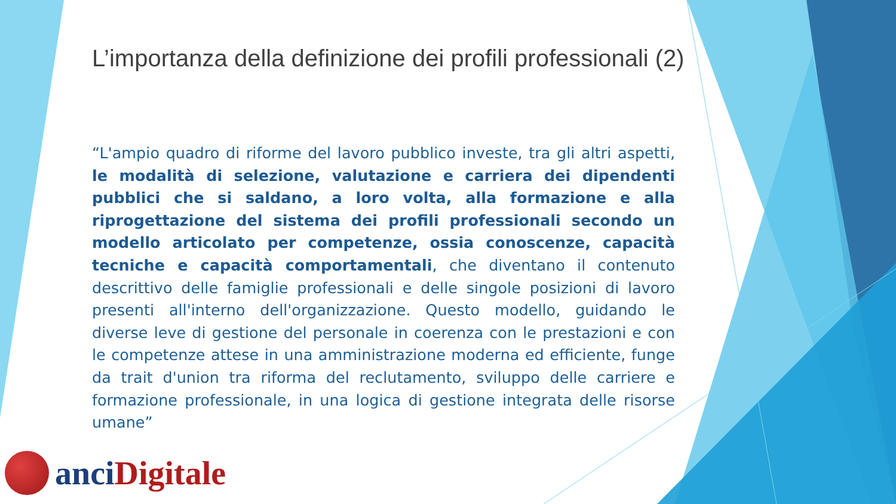L’importanza della definizione dei profili professionali (2)
“L'ampio quadro di riforme del lavoro pubblico investe, tra gli altri aspetti, le modalità di selezione, valutazione e carriera dei dipendenti pubblici che si saldano, a loro volta, alla formazione e alla riprogettazione del sistema dei profili professionali secondo un modello articolato per competenze, ossia conoscenze, capacità tecniche e capacità comportamentali, che diventano il contenuto descrittivo delle famiglie professionali e delle singole posizioni di lavoro presenti all'interno dell'organizzazione. Questo modello, guidando le diverse leve di gestione del personale in coerenza con le prestazioni e con le competenze attese in una amministrazione moderna ed efficiente, funge da trait d'union tra riforma del reclutamento, sviluppo delle carriere e formazione professionale, in una logica di gestione integrata delle risorse umane”
anci Digitale